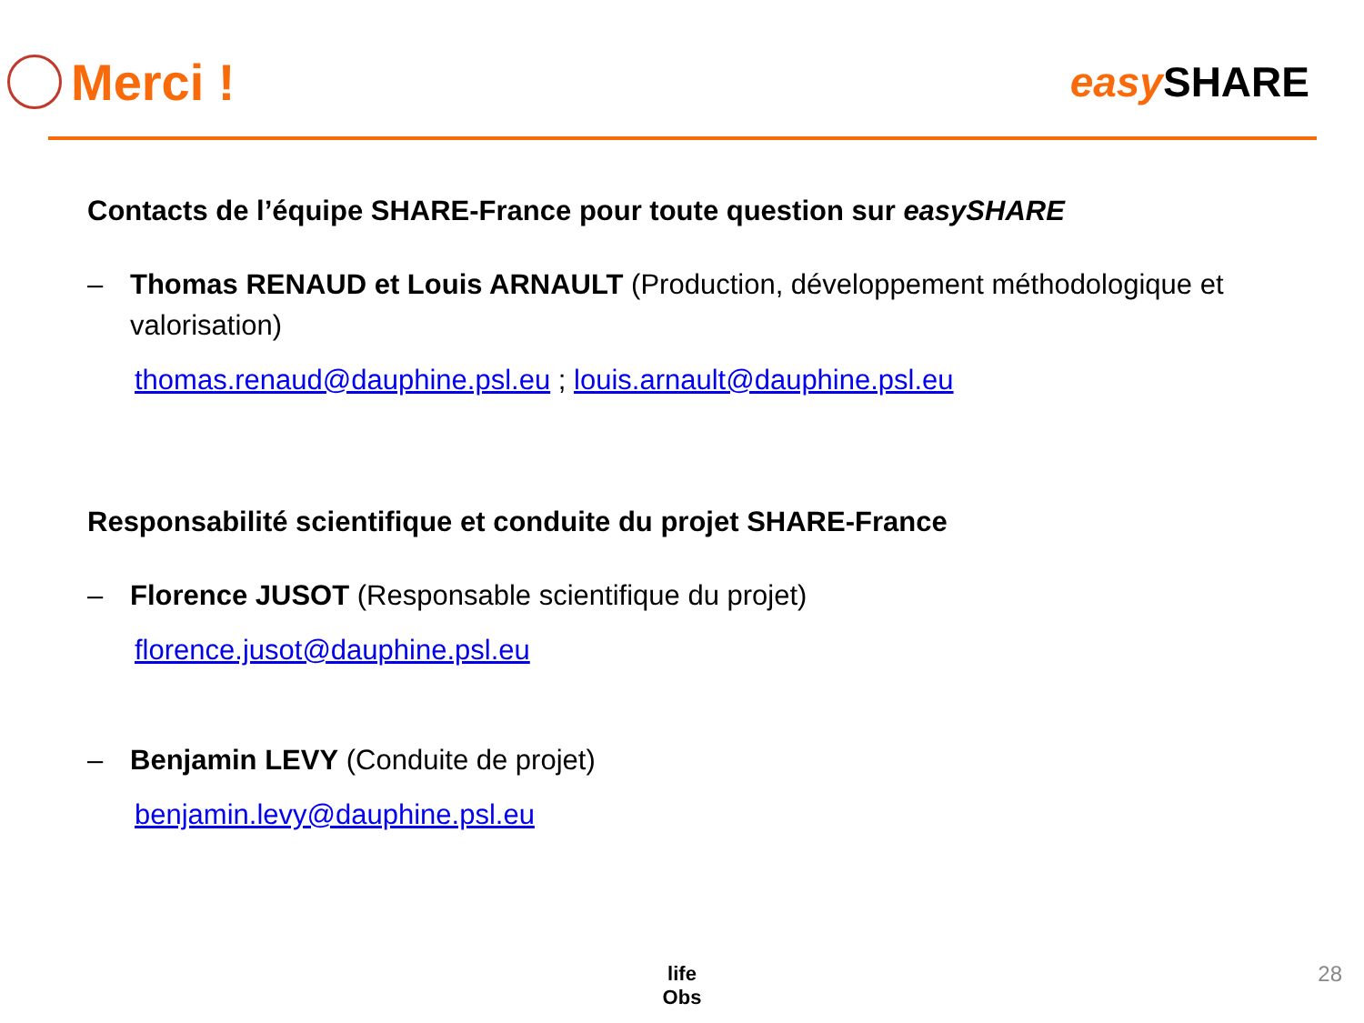Merci !
easy SHARE
Contacts de l’équipe SHARE-France pour toute question sur easySHARE
– Thomas RENAUD et Louis ARNAULT (Production, développement méthodologique et valorisation)
thomas.renaud@dauphine.psl.eu ; louis.arnault@dauphine.psl.eu
Responsabilité scientifique et conduite du projet SHARE-France
– Florence JUSOT (Responsable scientifique du projet)
florence.jusot@dauphine.psl.eu
– Benjamin LEVY (Conduite de projet)
benjamin.levy@dauphine.psl.eu
life
Obs
28